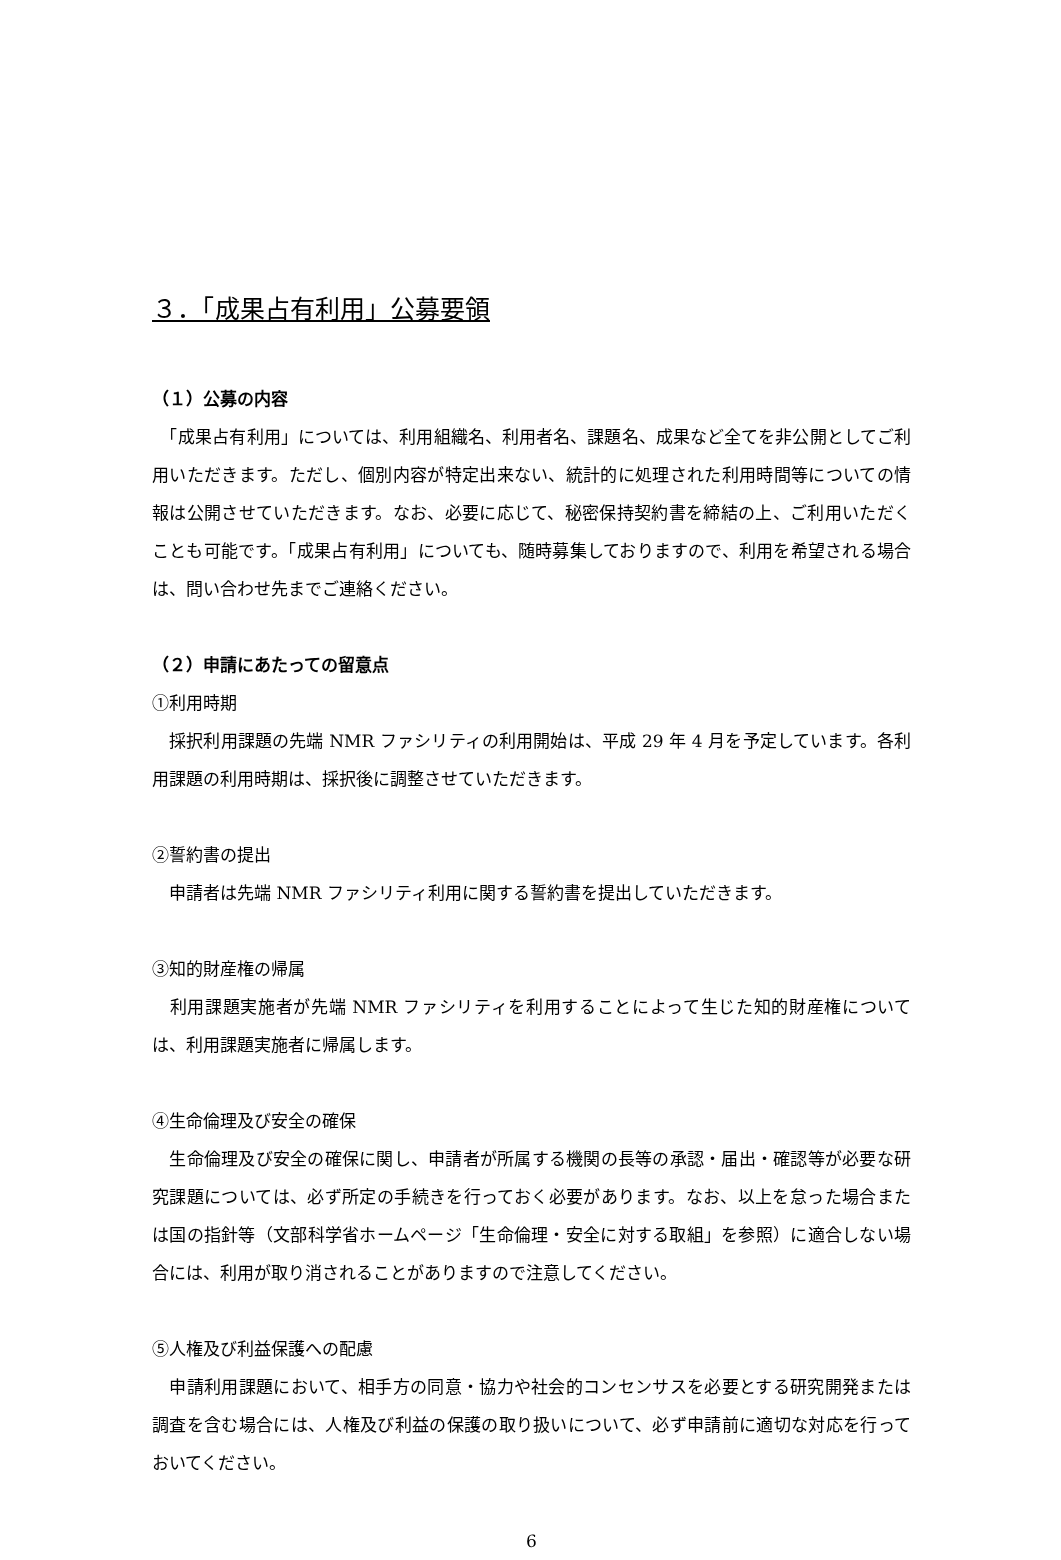３．「成果占有利用」公募要領
（１）公募の内容
　「成果占有利用」については、利用組織名、利用者名、課題名、成果など全てを非公開としてご利用いただきます。ただし、個別内容が特定出来ない、統計的に処理された利用時間等についての情報は公開させていただきます。なお、必要に応じて、秘密保持契約書を締結の上、ご利用いただくことも可能です。「成果占有利用」についても、随時募集しておりますので、利用を希望される場合は、問い合わせ先までご連絡ください。
（２）申請にあたっての留意点
①利用時期
　採択利用課題の先端 NMR ファシリティの利用開始は、平成 29 年 4 月を予定しています。各利用課題の利用時期は、採択後に調整させていただきます。
②誓約書の提出
　申請者は先端 NMR ファシリティ利用に関する誓約書を提出していただきます。
③知的財産権の帰属
　利用課題実施者が先端 NMR ファシリティを利用することによって生じた知的財産権については、利用課題実施者に帰属します。
④生命倫理及び安全の確保
　生命倫理及び安全の確保に関し、申請者が所属する機関の長等の承認・届出・確認等が必要な研究課題については、必ず所定の手続きを行っておく必要があります。なお、以上を怠った場合または国の指針等（文部科学省ホームページ「生命倫理・安全に対する取組」を参照）に適合しない場合には、利用が取り消されることがありますので注意してください。
⑤人権及び利益保護への配慮
　申請利用課題において、相手方の同意・協力や社会的コンセンサスを必要とする研究開発または調査を含む場合には、人権及び利益の保護の取り扱いについて、必ず申請前に適切な対応を行っておいてください。
6